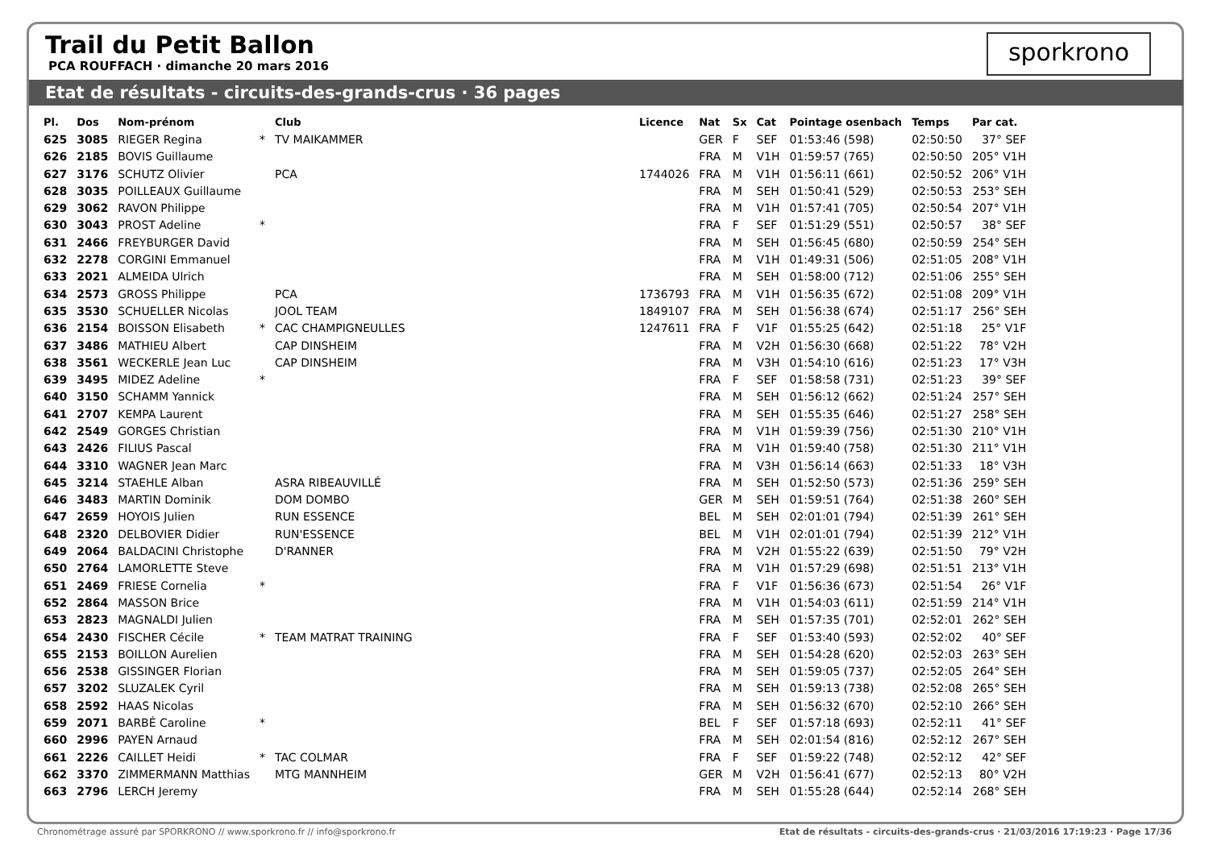Trail du Petit Ballon
PCA ROUFFACH · dimanche 20 mars 2016
sporkrono
Etat de résultats - circuits-des-grands-crus · 36 pages
| Pl. | Dos | Nom-prénom | | Club | Licence | Nat | Sx | Cat | Pointage osenbach | Temps | Par cat. |
| --- | --- | --- | --- | --- | --- | --- | --- | --- | --- | --- | --- |
| 625 | 3085 | RIEGER Regina | * | TV MAIKAMMER | | GER | F | SEF | 01:53:46 (598) | 02:50:50 | 37° SEF |
| 626 | 2185 | BOVIS Guillaume | | | | FRA | M | V1H | 01:59:57 (765) | 02:50:50 | 205° V1H |
| 627 | 3176 | SCHUTZ Olivier | | PCA | 1744026 | FRA | M | V1H | 01:56:11 (661) | 02:50:52 | 206° V1H |
| 628 | 3035 | POILLEAUX Guillaume | | | | FRA | M | SEH | 01:50:41 (529) | 02:50:53 | 253° SEH |
| 629 | 3062 | RAVON Philippe | | | | FRA | M | V1H | 01:57:41 (705) | 02:50:54 | 207° V1H |
| 630 | 3043 | PROST Adeline | * | | | FRA | F | SEF | 01:51:29 (551) | 02:50:57 | 38° SEF |
| 631 | 2466 | FREYBURGER David | | | | FRA | M | SEH | 01:56:45 (680) | 02:50:59 | 254° SEH |
| 632 | 2278 | CORGINI Emmanuel | | | | FRA | M | V1H | 01:49:31 (506) | 02:51:05 | 208° V1H |
| 633 | 2021 | ALMEIDA Ulrich | | | | FRA | M | SEH | 01:58:00 (712) | 02:51:06 | 255° SEH |
| 634 | 2573 | GROSS Philippe | | PCA | 1736793 | FRA | M | V1H | 01:56:35 (672) | 02:51:08 | 209° V1H |
| 635 | 3530 | SCHUELLER Nicolas | | JOOL TEAM | 1849107 | FRA | M | SEH | 01:56:38 (674) | 02:51:17 | 256° SEH |
| 636 | 2154 | BOISSON Elisabeth | * | CAC CHAMPIGNEULLES | 1247611 | FRA | F | V1F | 01:55:25 (642) | 02:51:18 | 25° V1F |
| 637 | 3486 | MATHIEU Albert | | CAP DINSHEIM | | FRA | M | V2H | 01:56:30 (668) | 02:51:22 | 78° V2H |
| 638 | 3561 | WECKERLE Jean Luc | | CAP DINSHEIM | | FRA | M | V3H | 01:54:10 (616) | 02:51:23 | 17° V3H |
| 639 | 3495 | MIDEZ Adeline | * | | | FRA | F | SEF | 01:58:58 (731) | 02:51:23 | 39° SEF |
| 640 | 3150 | SCHAMM Yannick | | | | FRA | M | SEH | 01:56:12 (662) | 02:51:24 | 257° SEH |
| 641 | 2707 | KEMPA Laurent | | | | FRA | M | SEH | 01:55:35 (646) | 02:51:27 | 258° SEH |
| 642 | 2549 | GORGES Christian | | | | FRA | M | V1H | 01:59:39 (756) | 02:51:30 | 210° V1H |
| 643 | 2426 | FILIUS Pascal | | | | FRA | M | V1H | 01:59:40 (758) | 02:51:30 | 211° V1H |
| 644 | 3310 | WAGNER Jean Marc | | | | FRA | M | V3H | 01:56:14 (663) | 02:51:33 | 18° V3H |
| 645 | 3214 | STAEHLE Alban | | ASRA RIBEAUVILLÉ | | FRA | M | SEH | 01:52:50 (573) | 02:51:36 | 259° SEH |
| 646 | 3483 | MARTIN Dominik | | DOM DOMBO | | GER | M | SEH | 01:59:51 (764) | 02:51:38 | 260° SEH |
| 647 | 2659 | HOYOIS Julien | | RUN ESSENCE | | BEL | M | SEH | 02:01:01 (794) | 02:51:39 | 261° SEH |
| 648 | 2320 | DELBOVIER Didier | | RUN'ESSENCE | | BEL | M | V1H | 02:01:01 (794) | 02:51:39 | 212° V1H |
| 649 | 2064 | BALDACINI Christophe | | D'RANNER | | FRA | M | V2H | 01:55:22 (639) | 02:51:50 | 79° V2H |
| 650 | 2764 | LAMORLETTE Steve | | | | FRA | M | V1H | 01:57:29 (698) | 02:51:51 | 213° V1H |
| 651 | 2469 | FRIESE Cornelia | * | | | FRA | F | V1F | 01:56:36 (673) | 02:51:54 | 26° V1F |
| 652 | 2864 | MASSON Brice | | | | FRA | M | V1H | 01:54:03 (611) | 02:51:59 | 214° V1H |
| 653 | 2823 | MAGNALDI Julien | | | | FRA | M | SEH | 01:57:35 (701) | 02:52:01 | 262° SEH |
| 654 | 2430 | FISCHER Cécile | * | TEAM MATRAT TRAINING | | FRA | F | SEF | 01:53:40 (593) | 02:52:02 | 40° SEF |
| 655 | 2153 | BOILLON Aurelien | | | | FRA | M | SEH | 01:54:28 (620) | 02:52:03 | 263° SEH |
| 656 | 2538 | GISSINGER Florian | | | | FRA | M | SEH | 01:59:05 (737) | 02:52:05 | 264° SEH |
| 657 | 3202 | SLUZALEK Cyril | | | | FRA | M | SEH | 01:59:13 (738) | 02:52:08 | 265° SEH |
| 658 | 2592 | HAAS Nicolas | | | | FRA | M | SEH | 01:56:32 (670) | 02:52:10 | 266° SEH |
| 659 | 2071 | BARBÉ Caroline | * | | | BEL | F | SEF | 01:57:18 (693) | 02:52:11 | 41° SEF |
| 660 | 2996 | PAYEN Arnaud | | | | FRA | M | SEH | 02:01:54 (816) | 02:52:12 | 267° SEH |
| 661 | 2226 | CAILLET Heidi | * | TAC COLMAR | | FRA | F | SEF | 01:59:22 (748) | 02:52:12 | 42° SEF |
| 662 | 3370 | ZIMMERMANN Matthias | | MTG MANNHEIM | | GER | M | V2H | 01:56:41 (677) | 02:52:13 | 80° V2H |
| 663 | 2796 | LERCH Jeremy | | | | FRA | M | SEH | 01:55:28 (644) | 02:52:14 | 268° SEH |
Chronométrage assuré par SPORKRONO // www.sporkrono.fr // info@sporkrono.fr Etat de résultats - circuits-des-grands-crus · 21/03/2016 17:19:23 · Page 17/36